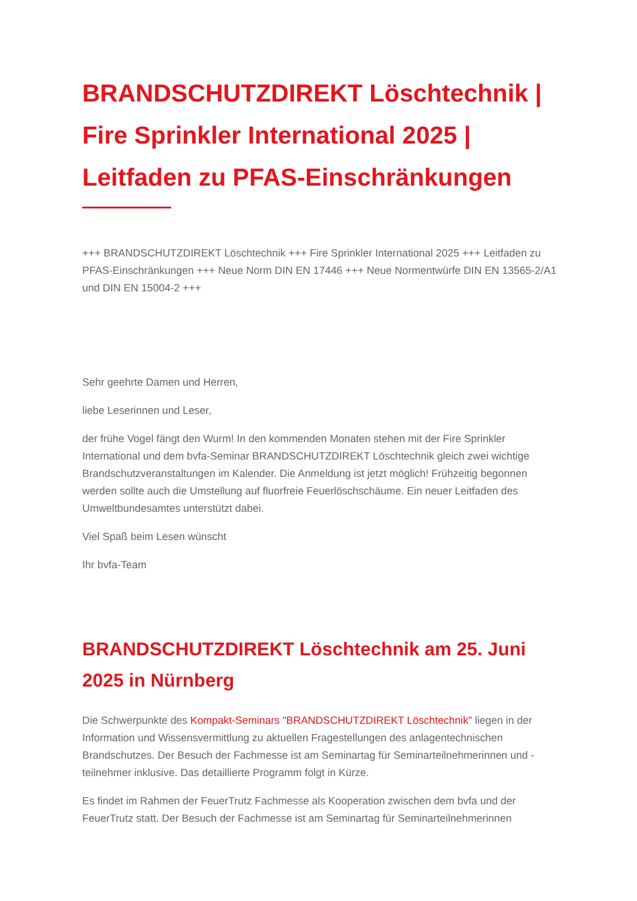BRANDSCHUTZDIREKT Löschtechnik | Fire Sprinkler International 2025 | Leitfaden zu PFAS-Einschränkungen
+++ BRANDSCHUTZDIREKT Löschtechnik +++ Fire Sprinkler International 2025 +++ Leitfaden zu PFAS-Einschränkungen +++ Neue Norm DIN EN 17446 +++ Neue Normentwürfe DIN EN 13565-2/A1 und DIN EN 15004-2 +++
Sehr geehrte Damen und Herren,
liebe Leserinnen und Leser,
der frühe Vogel fängt den Wurm! In den kommenden Monaten stehen mit der Fire Sprinkler International und dem bvfa-Seminar BRANDSCHUTZDIREKT Löschtechnik gleich zwei wichtige Brandschutzveranstaltungen im Kalender. Die Anmeldung ist jetzt möglich! Frühzeitig begonnen werden sollte auch die Umstellung auf fluorfreie Feuerlöschschäume. Ein neuer Leitfaden des Umweltbundesamtes unterstützt dabei.
Viel Spaß beim Lesen wünscht
Ihr bvfa-Team
BRANDSCHUTZDIREKT Löschtechnik am 25. Juni 2025 in Nürnberg
Die Schwerpunkte des Kompakt-Seminars "BRANDSCHUTZDIREKT Löschtechnik" liegen in der Information und Wissensvermittlung zu aktuellen Fragestellungen des anlagentechnischen Brandschutzes. Der Besuch der Fachmesse ist am Seminartag für Seminarteilnehmerinnen und -teilnehmer inklusive. Das detaillierte Programm folgt in Kürze.
Es findet im Rahmen der FeuerTrutz Fachmesse als Kooperation zwischen dem bvfa und der FeuerTrutz statt. Der Besuch der Fachmesse ist am Seminartag für Seminarteilnehmerinnen